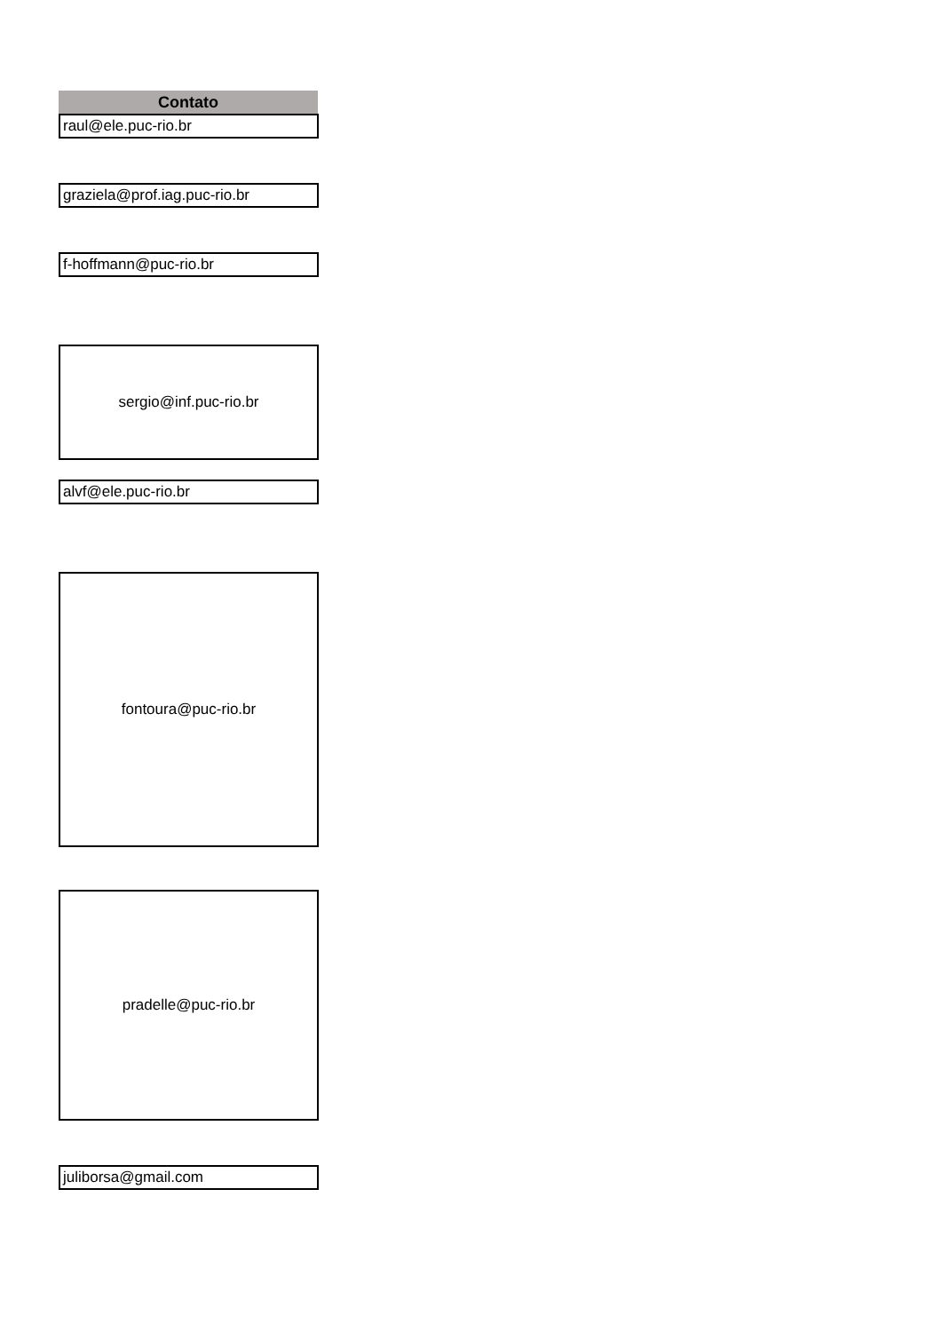Contato
raul@ele.puc-rio.br
graziela@prof.iag.puc-rio.br
f-hoffmann@puc-rio.br
sergio@inf.puc-rio.br
alvf@ele.puc-rio.br
fontoura@puc-rio.br
pradelle@puc-rio.br
juliborsa@gmail.com